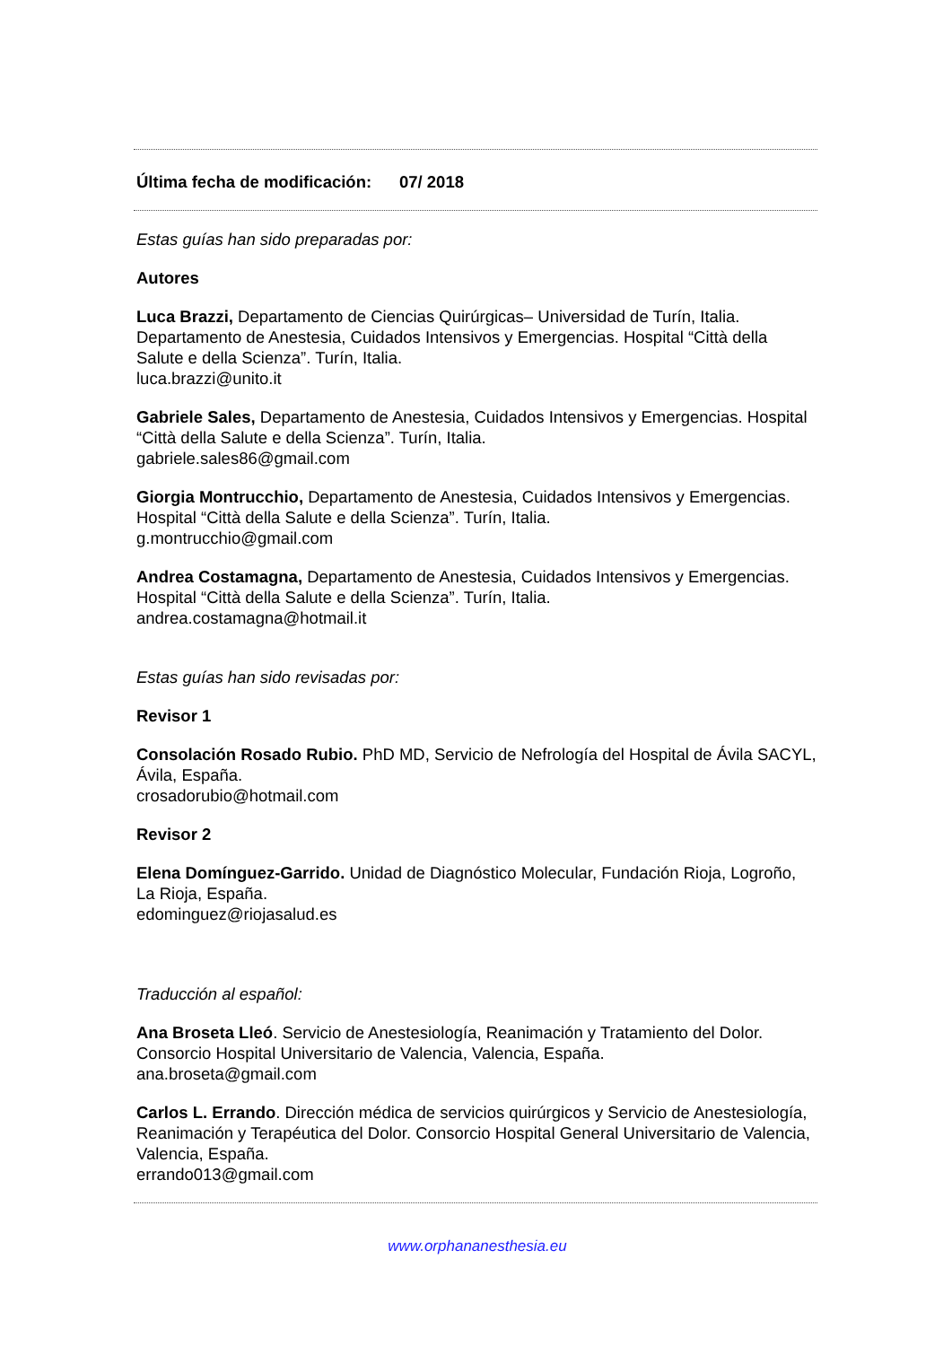Última fecha de modificación: 07/ 2018
Estas guías han sido preparadas por:
Autores
Luca Brazzi, Departamento de Ciencias Quirúrgicas– Universidad de Turín, Italia. Departamento de Anestesia, Cuidados Intensivos y Emergencias. Hospital “Città della Salute e della Scienza”. Turín, Italia.
luca.brazzi@unito.it
Gabriele Sales, Departamento de Anestesia, Cuidados Intensivos y Emergencias. Hospital “Città della Salute e della Scienza”. Turín, Italia.
gabriele.sales86@gmail.com
Giorgia Montrucchio, Departamento de Anestesia, Cuidados Intensivos y Emergencias. Hospital “Città della Salute e della Scienza”. Turín, Italia.
g.montrucchio@gmail.com
Andrea Costamagna, Departamento de Anestesia, Cuidados Intensivos y Emergencias. Hospital “Città della Salute e della Scienza”. Turín, Italia.
andrea.costamagna@hotmail.it
Estas guías han sido revisadas por:
Revisor 1
Consolación Rosado Rubio. PhD MD, Servicio de Nefrología del Hospital de Ávila SACYL, Ávila, España.
crosadorubio@hotmail.com
Revisor 2
Elena Domínguez-Garrido. Unidad de Diagnóstico Molecular, Fundación Rioja, Logroño, La Rioja, España.
edominguez@riojasalud.es
Traducción al español:
Ana Broseta Lleó. Servicio de Anestesiología, Reanimación y Tratamiento del Dolor. Consorcio Hospital Universitario de Valencia, Valencia, España.
ana.broseta@gmail.com
Carlos L. Errando. Dirección médica de servicios quirúrgicos y Servicio de Anestesiología, Reanimación y Terapéutica del Dolor. Consorcio Hospital General Universitario de Valencia, Valencia, España.
errando013@gmail.com
www.orphananesthesia.eu